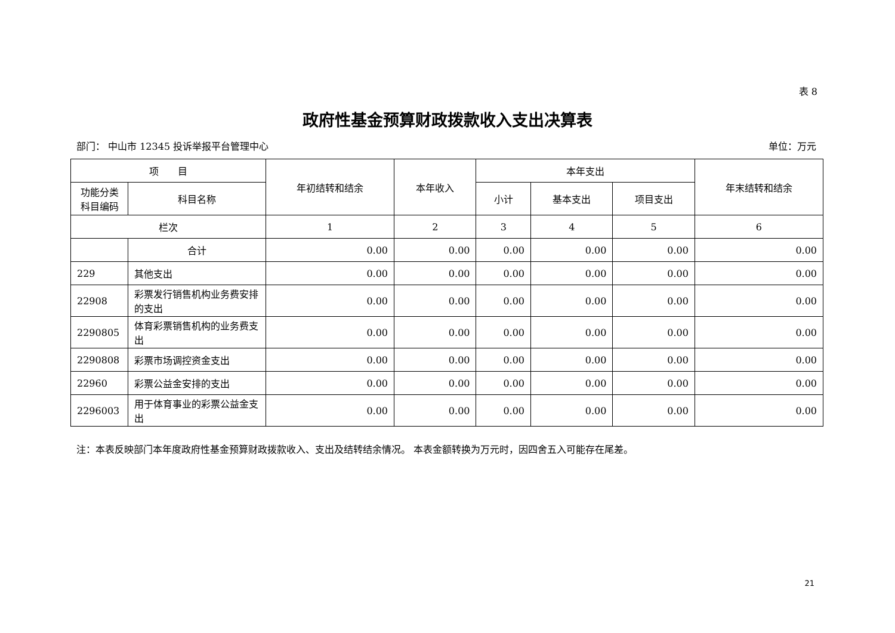表 8
政府性基金预算财政拨款收入支出决算表
部门： 中山市 12345 投诉举报平台管理中心 单位：万元
| 项 目 | | 年初结转和结余 | 本年收入 | 本年支出 | | | 年末结转和结余 |
| --- | --- | --- | --- | --- | --- | --- | --- |
| 功能分类 科目编码 | 科目名称 | | | 小计 | 基本支出 | 项目支出 | |
| 栏次 | | 1 | 2 | 3 | 4 | 5 | 6 |
| | 合计 | 0.00 | 0.00 | 0.00 | 0.00 | 0.00 | 0.00 |
| 229 | 其他支出 | 0.00 | 0.00 | 0.00 | 0.00 | 0.00 | 0.00 |
| 22908 | 彩票发行销售机构业务费安排的支出 | 0.00 | 0.00 | 0.00 | 0.00 | 0.00 | 0.00 |
| 2290805 | 体育彩票销售机构的业务费支出 | 0.00 | 0.00 | 0.00 | 0.00 | 0.00 | 0.00 |
| 2290808 | 彩票市场调控资金支出 | 0.00 | 0.00 | 0.00 | 0.00 | 0.00 | 0.00 |
| 22960 | 彩票公益金安排的支出 | 0.00 | 0.00 | 0.00 | 0.00 | 0.00 | 0.00 |
| 2296003 | 用于体育事业的彩票公益金支出 | 0.00 | 0.00 | 0.00 | 0.00 | 0.00 | 0.00 |
注：本表反映部门本年度政府性基金预算财政拨款收入、支出及结转结余情况。 本表金额转换为万元时，因四舍五入可能存在尾差。
21